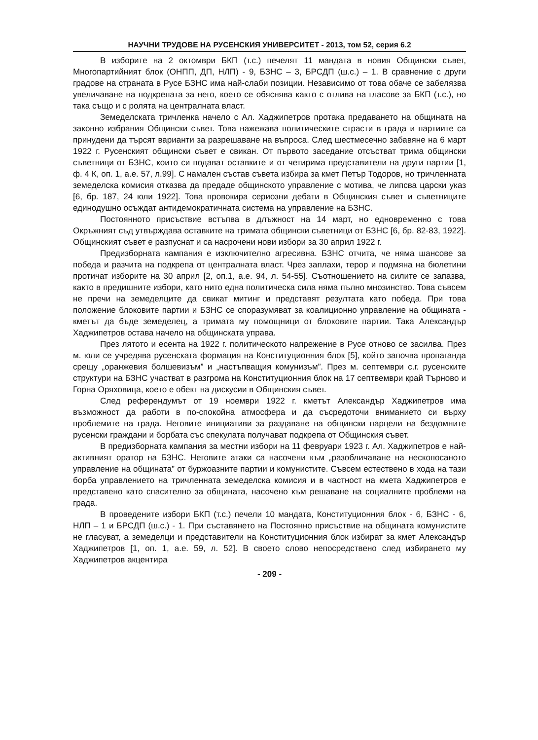НАУЧНИ ТРУДОВЕ НА РУСЕНСКИЯ УНИВЕРСИТЕТ - 2013, том 52, серия 6.2
В изборите на 2 октомври БКП (т.с.) печелят 11 мандата в новия Общински съвет, Многопартийният блок (ОНПП, ДП, НЛП) - 9, БЗНС – 3, БРСДП (ш.с.) – 1. В сравнение с други градове на страната в Русе БЗНС има най-слаби позиции. Независимо от това обаче се забелязва увеличаване на подкрепата за него, което се обяснява както с отлива на гласове за БКП (т.с.), но така също и с ролята на централната власт.
Земеделската тричленка начело с Ал. Хаджипетров протака предаването на общината на законно избрания Общински съвет. Това нажежава политическите страсти в града и партиите са принудени да търсят варианти за разрешаване на въпроса. След шестмесечно забавяне на 6 март 1922 г. Русенският общински съвет е свикан. От първото заседание отсъстват трима общински съветници от БЗНС, които си подават оставките и от четирима представители на други партии [1, ф. 4 К, оп. 1, а.е. 57, л.99]. С намален състав съвета избира за кмет Петър Тодоров, но тричленната земеделска комисия отказва да предаде общинското управление с мотива, че липсва царски указ [6, бр. 187, 24 юли 1922]. Това провокира сериозни дебати в Общинския съвет и съветниците единодушно осъждат антидемократичната система на управление на БЗНС.
Постоянното присъствие встъпва в длъжност на 14 март, но едновременно с това Окръжният съд утвърждава оставките на тримата общински съветници от БЗНС [6, бр. 82-83, 1922]. Общинският съвет е разпуснат и са насрочени нови избори за 30 април 1922 г.
Предизборната кампания е изключително агресивна. БЗНС отчита, че няма шансове за победа и разчита на подкрепа от централната власт. Чрез заплахи, терор и подмяна на бюлетини протичат изборите на 30 април [2, оп.1, а.е. 94, л. 54-55]. Съотношението на силите се запазва, както в предишните избори, като нито една политическа сила няма пълно мнозинство. Това съвсем не пречи на земеделците да свикат митинг и представят резултата като победа. При това положение блоковите партии и БЗНС се споразумяват за коалиционно управление на общината - кметът да бъде земеделец, а тримата му помощници от блоковите партии. Така Александър Хаджипетров остава начело на общинската управа.
През лятото и есента на 1922 г. политическото напрежение в Русе отново се засилва. През м. юли се учредява русенската формация на Конституционния блок [5], който започва пропаганда срещу „оранжевия болшевизъм” и „настъпващия комунизъм”. През м. септември с.г. русенските структури на БЗНС участват в разгрома на Конституционния блок на 17 септвември край Търново и Горна Оряховица, което е обект на дискусии в Общинския съвет.
След референдумът от 19 ноември 1922 г. кметът Александър Хаджипетров има възможност да работи в по-спокойна атмосфера и да съсредоточи вниманието си върху проблемите на града. Неговите инициативи за раздаване на общински парцели на бездомните русенски граждани и борбата със спекулата получават подкрепа от Общинския съвет.
В предизборната кампания за местни избори на 11 февруари 1923 г. Ал. Хаджипетров е най-активният оратор на БЗНС. Неговите атаки са насочени към „разобличаване на нескопосаното управление на общината” от буржоазните партии и комунистите. Съвсем естествено в хода на тази борба управлението на тричленната земеделска комисия и в частност на кмета Хаджипетров е представено като спасително за общината, насочено към решаване на социалните проблеми на града.
В проведените избори БКП (т.с.) печели 10 мандата, Конституционния блок - 6, БЗНС - 6, НЛП – 1 и БРСДП (ш.с.) - 1. При съставянето на Постоянно присъствие на общината комунистите не гласуват, а земеделци и представители на Конституционния блок избират за кмет Александър Хаджипетров [1, оп. 1, а.е. 59, л. 52]. В своето слово непосредствено след избирането му Хаджипетров акцентира
- 209 -